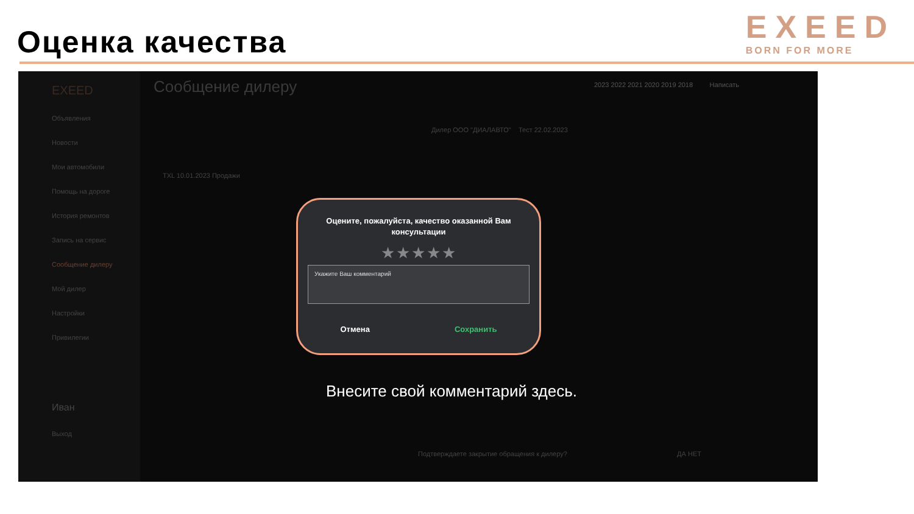Оценка качества
EXEED
BORN FOR MORE
EXEED
Объявления
Новости
Мои автомобили
Помощь на дороге
История ремонтов
Запись на сервис
Сообщение дилеру
Мой дилер
Настройки
Привилегии
Иван
Выход
Сообщение дилеру
2023 2022 2021 2020 2019 2018 Написать
TXL 10.01.2023 Продажи
Дилер ООО "ДИАЛАВТО" Тест 22.02.2023
Оцените, пожалуйста, качество оказанной Вам
консультации
★★★★★
Укажите Ваш комментарий
Отмена Сохранить
Внесите свой комментарий здесь.
Подтверждаете закрытие обращения к дилеру? ДА НЕТ